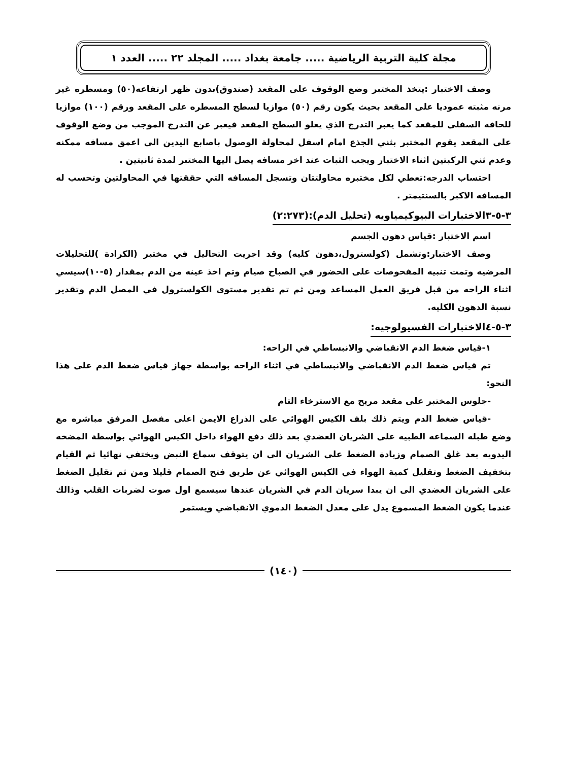مجلة كلية التربية الرياضية ..... جامعة بغداد ..... المجلد ٢٢ ..... العدد ١
وصف الاختبار :يتخذ المختبر وضع الوقوف على المقعد (صندوق)بدون ظهر ارتفاعه(٥٠) ومسطره غير مرنه مثبته عموديا على المقعد بحيث يكون رقم (٥٠) موازيا لسطح المسطره على المقعد ورقم (١٠٠) موازيا للحافه السفلى للمقعد كما يعبر التدرج الذي يعلو السطح المقعد فيعبر عن التدرج الموجب من وضع الوقوف على المقعد يقوم المختبر بثني الجذع امام اسفل لمحاولة الوصول باصابع اليدين الى اعمق مسافه ممكنه وعدم ثني الركبتين اثناء الاختبار ويجب الثبات عند اخر مسافه يصل اليها المختبر لمدة ثانيتين .
احتساب الدرجه:تعطي لكل مختبره محاولتتان وتسجل المسافه التي حققتها في المحاولتين وتحسب له المسافه الاكبر بالسنتيمتر .
٣-٥-٣الاختبارات البيوكيمياويه (تحليل الدم):(٢:٢٧٣)
اسم الاختبار :قياس دهون الجسم
وصف الاختبار:وتشمل (كولسترول،دهون كليه) وقد اجريت التحاليل في مختبر (الكرادة )للتحليلات المرضيه وتمت تنبيه المفحوصات على الحضور في الصباح صيام وتم اخذ عينه من الدم بمقدار (٥-١٠)سيسي اثناء الراحه من قبل فريق العمل المساعد ومن ثم تم تقدير مستوى الكولسترول في المصل الدم وتقدير نسبة الدهون الكليه.
٣-٥-٤الاختبارات الفسيولوجيه:
١-قياس ضغط الدم الانقباضي والانبساطي في الراحه:
تم قياس ضغط الدم الانقباضي والانبساطي في اثناء الراحه بواسطة جهاز قياس ضغط الدم على هذا النحو:
-جلوس المختبر على مقعد مريح مع الاسترخاء التام
-قياس ضغط الدم ويتم ذلك بلف الكيس الهوائي على الذراع الايمن اعلى مفصل المرفق مباشره مع وضع طبله السماعه الطبيه على الشريان العضدي بعد ذلك دفع الهواء داخل الكيس الهوائي بواسطة المضخه اليدويه بعد غلق الصمام وزيادة الضغط على الشريان الى ان يتوقف سماع النبض ويختفي نهائيا ثم القيام بتخفيف الضغط وتقليل كمية الهواء في الكيس الهوائي عن طريق فتح الصمام قليلا ومن ثم تقليل الضغط على الشريان العضدي الى ان يبدا سريان الدم في الشريان عندها سيسمع اول صوت لضربات القلب وذالك عندما يكون الضغط المسموع يدل على معدل الضغط الدموي الانقباضي ويستمر
(١٤٠)